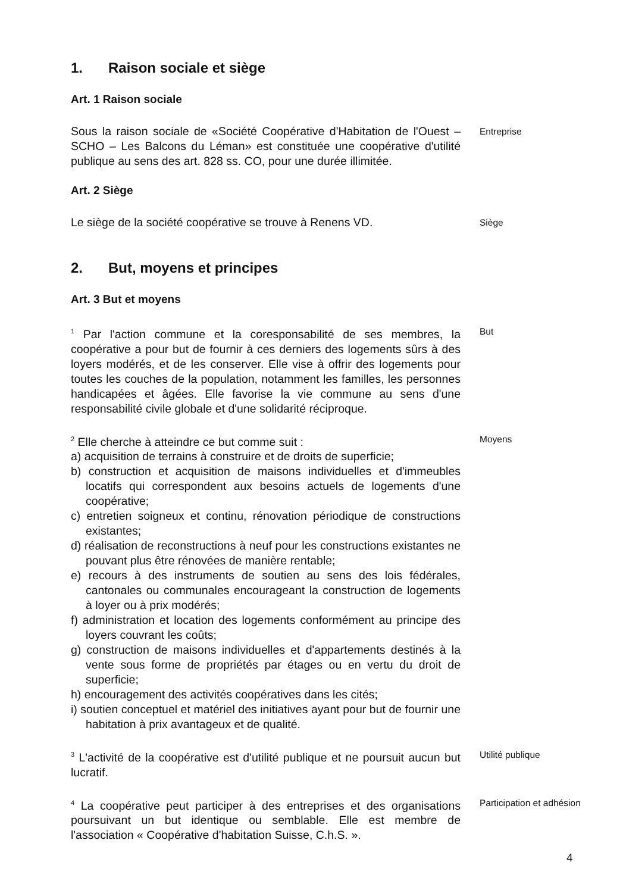1. Raison sociale et siège
Art. 1 Raison sociale
Sous la raison sociale de «Société Coopérative d'Habitation de l'Ouest – SCHO – Les Balcons du Léman» est constituée une coopérative d'utilité publique au sens des art. 828 ss. CO, pour une durée illimitée.
Entreprise
Art. 2 Siège
Le siège de la société coopérative se trouve à Renens VD.
Siège
2. But, moyens et principes
Art. 3 But et moyens
<sup>1</sup> Par l'action commune et la coresponsabilité de ses membres, la coopérative a pour but de fournir à ces derniers des logements sûrs à des loyers modérés, et de les conserver. Elle vise à offrir des logements pour toutes les couches de la population, notamment les familles, les personnes handicapées et âgées. Elle favorise la vie commune au sens d'une responsabilité civile globale et d'une solidarité réciproque.
But
<sup>2</sup> Elle cherche à atteindre ce but comme suit :
a) acquisition de terrains à construire et de droits de superficie;
b) construction et acquisition de maisons individuelles et d'immeubles locatifs qui correspondent aux besoins actuels de logements d'une coopérative;
c) entretien soigneux et continu, rénovation périodique de constructions existantes;
d) réalisation de reconstructions à neuf pour les constructions existantes ne pouvant plus être rénovées de manière rentable;
e) recours à des instruments de soutien au sens des lois fédérales, cantonales ou communales encourageant la construction de logements à loyer ou à prix modérés;
f) administration et location des logements conformément au principe des loyers couvrant les coûts;
g) construction de maisons individuelles et d'appartements destinés à la vente sous forme de propriétés par étages ou en vertu du droit de superficie;
h) encouragement des activités coopératives dans les cités;
i) soutien conceptuel et matériel des initiatives ayant pour but de fournir une habitation à prix avantageux et de qualité.
Moyens
<sup>3</sup> L'activité de la coopérative est d'utilité publique et ne poursuit aucun but lucratif.
Utilité publique
<sup>4</sup> La coopérative peut participer à des entreprises et des organisations poursuivant un but identique ou semblable. Elle est membre de l'association « Coopérative d'habitation Suisse, C.h.S. ».
Participation et adhésion
4